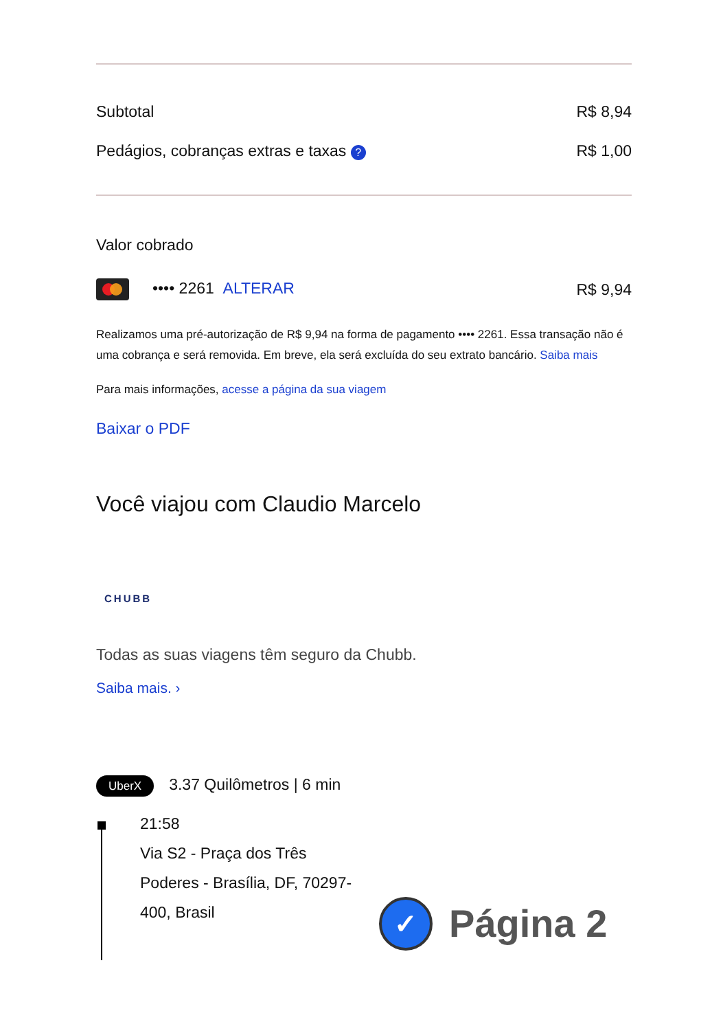Subtotal R$ 8,94
Pedágios, cobranças extras e taxas ? R$ 1,00
Valor cobrado
•••• 2261 ALTERAR R$ 9,94
Realizamos uma pré-autorização de R$ 9,94 na forma de pagamento •••• 2261. Essa transação não é uma cobrança e será removida. Em breve, ela será excluída do seu extrato bancário. Saiba mais
Para mais informações, acesse a página da sua viagem
Baixar o PDF
Você viajou com Claudio Marcelo
CHUBB
Todas as suas viagens têm seguro da Chubb.
Saiba mais. ›
UberX 3.37 Quilômetros | 6 min
21:58
Via S2 - Praça dos Três
Poderes - Brasília, DF, 70297-
400, Brasil
✓ Página 2